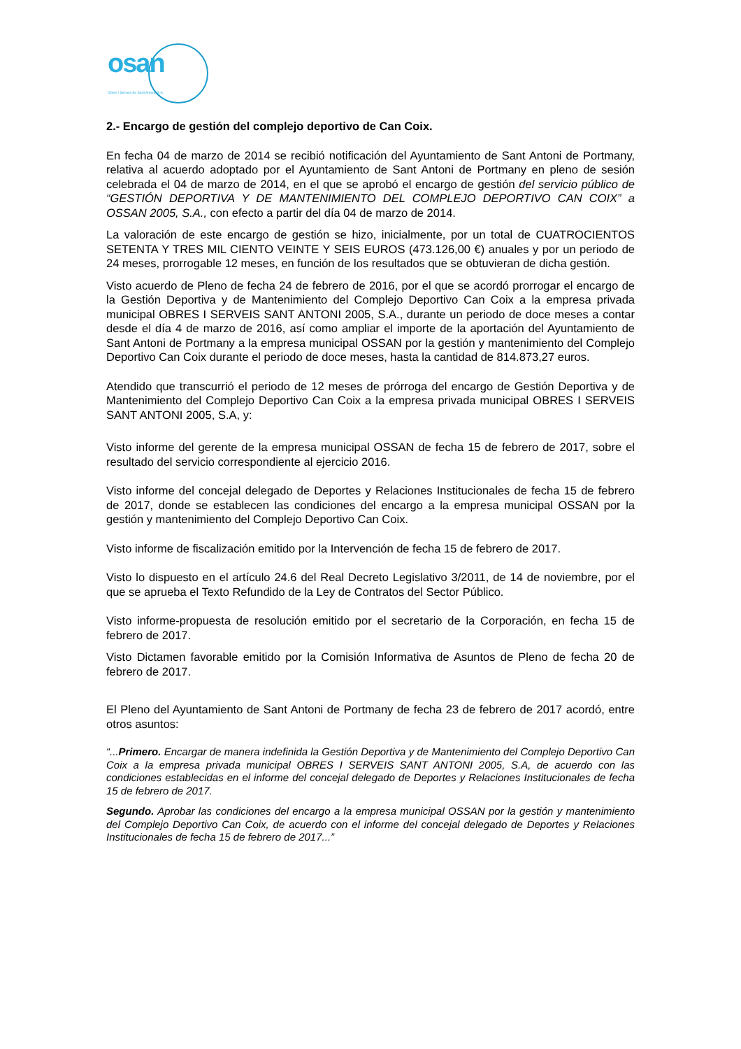osan
Obres i Serveis de Sant Antoni, S.A.
2.- Encargo de gestión del complejo deportivo de Can Coix.
En fecha 04 de marzo de 2014 se recibió notificación del Ayuntamiento de Sant Antoni de Portmany, relativa al acuerdo adoptado por el Ayuntamiento de Sant Antoni de Portmany en pleno de sesión celebrada el 04 de marzo de 2014, en el que se aprobó el encargo de gestión del servicio público de “GESTIÓN DEPORTIVA Y DE MANTENIMIENTO DEL COMPLEJO DEPORTIVO CAN COIX” a OSSAN 2005, S.A., con efecto a partir del día 04 de marzo de 2014.
La valoración de este encargo de gestión se hizo, inicialmente, por un total de CUATROCIENTOS SETENTA Y TRES MIL CIENTO VEINTE Y SEIS EUROS (473.126,00 €) anuales y por un periodo de 24 meses, prorrogable 12 meses, en función de los resultados que se obtuvieran de dicha gestión.
Visto acuerdo de Pleno de fecha 24 de febrero de 2016, por el que se acordó prorrogar el encargo de la Gestión Deportiva y de Mantenimiento del Complejo Deportivo Can Coix a la empresa privada municipal OBRES I SERVEIS SANT ANTONI 2005, S.A., durante un periodo de doce meses a contar desde el día 4 de marzo de 2016, así como ampliar el importe de la aportación del Ayuntamiento de Sant Antoni de Portmany a la empresa municipal OSSAN por la gestión y mantenimiento del Complejo Deportivo Can Coix durante el periodo de doce meses, hasta la cantidad de 814.873,27 euros.
Atendido que transcurrió el periodo de 12 meses de prórroga del encargo de Gestión Deportiva y de Mantenimiento del Complejo Deportivo Can Coix a la empresa privada municipal OBRES I SERVEIS SANT ANTONI 2005, S.A, y:
Visto informe del gerente de la empresa municipal OSSAN de fecha 15 de febrero de 2017, sobre el resultado del servicio correspondiente al ejercicio 2016.
Visto informe del concejal delegado de Deportes y Relaciones Institucionales de fecha 15 de febrero de 2017, donde se establecen las condiciones del encargo a la empresa municipal OSSAN por la gestión y mantenimiento del Complejo Deportivo Can Coix.
Visto informe de fiscalización emitido por la Intervención de fecha 15 de febrero de 2017.
Visto lo dispuesto en el artículo 24.6 del Real Decreto Legislativo 3/2011, de 14 de noviembre, por el que se aprueba el Texto Refundido de la Ley de Contratos del Sector Público.
Visto informe-propuesta de resolución emitido por el secretario de la Corporación, en fecha 15 de febrero de 2017.
Visto Dictamen favorable emitido por la Comisión Informativa de Asuntos de Pleno de fecha 20 de febrero de 2017.
El Pleno del Ayuntamiento de Sant Antoni de Portmany de fecha 23 de febrero de 2017 acordó, entre otros asuntos:
“...Primero. Encargar de manera indefinida la Gestión Deportiva y de Mantenimiento del Complejo Deportivo Can Coix a la empresa privada municipal OBRES I SERVEIS SANT ANTONI 2005, S.A, de acuerdo con las condiciones establecidas en el informe del concejal delegado de Deportes y Relaciones Institucionales de fecha 15 de febrero de 2017.
Segundo. Aprobar las condiciones del encargo a la empresa municipal OSSAN por la gestión y mantenimiento del Complejo Deportivo Can Coix, de acuerdo con el informe del concejal delegado de Deportes y Relaciones Institucionales de fecha 15 de febrero de 2017...”